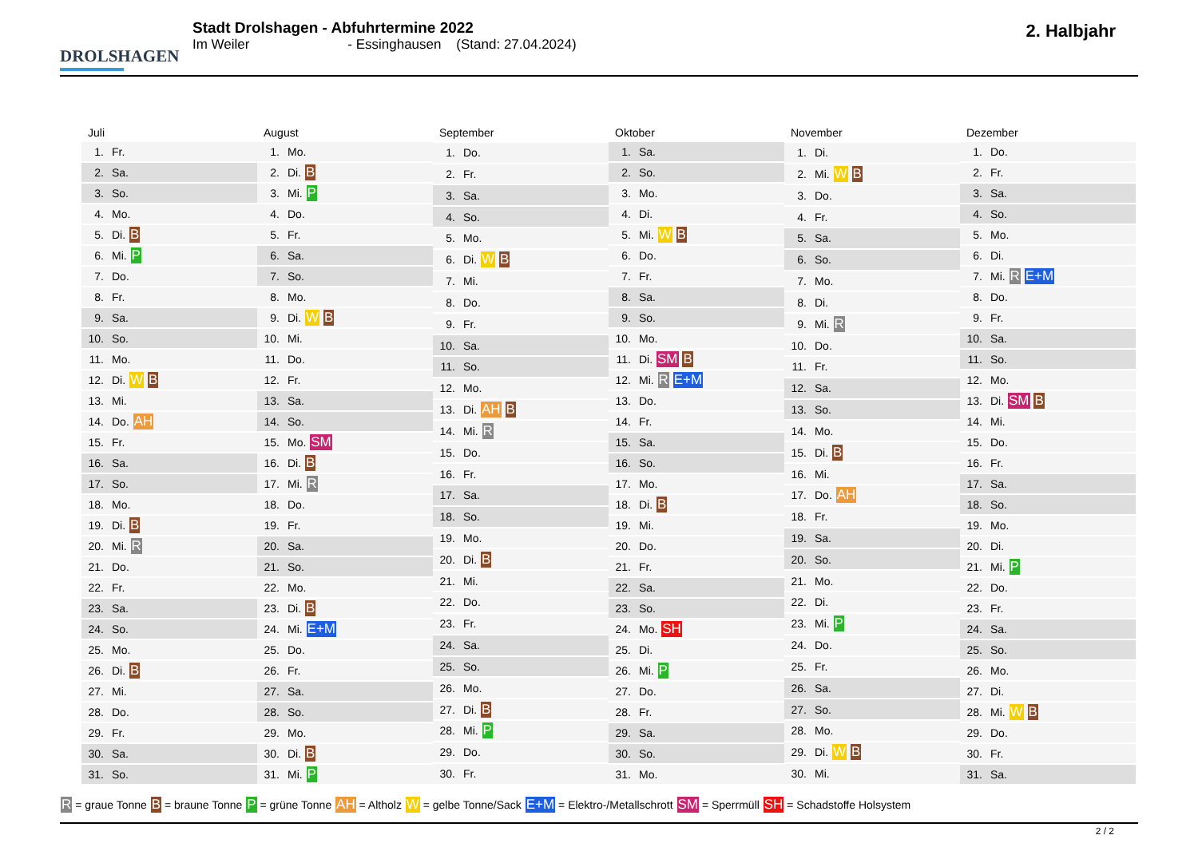DROLSHAGEN
Stadt Drolshagen - Abfuhrtermine 2022
Im Weiler - Essinghausen (Stand: 27.04.2024)
2. Halbjahr
| Juli | |
| --- | --- |
| 1. | Fr. |
| 2. | Sa. |
| 3. | So. |
| 4. | Mo. |
| 5. | Di. B |
| 6. | Mi. P |
| 7. | Do. |
| 8. | Fr. |
| 9. | Sa. |
| 10. | So. |
| 11. | Mo. |
| 12. | Di. W B |
| 13. | Mi. |
| 14. | Do. AH |
| 15. | Fr. |
| 16. | Sa. |
| 17. | So. |
| 18. | Mo. |
| 19. | Di. B |
| 20. | Mi. R |
| 21. | Do. |
| 22. | Fr. |
| 23. | Sa. |
| 24. | So. |
| 25. | Mo. |
| 26. | Di. B |
| 27. | Mi. |
| 28. | Do. |
| 29. | Fr. |
| 30. | Sa. |
| 31. | So. |
| August | |
| --- | --- |
| 1. | Mo. |
| 2. | Di. B |
| 3. | Mi. P |
| 4. | Do. |
| 5. | Fr. |
| 6. | Sa. |
| 7. | So. |
| 8. | Mo. |
| 9. | Di. W B |
| 10. | Mi. |
| 11. | Do. |
| 12. | Fr. |
| 13. | Sa. |
| 14. | So. |
| 15. | Mo. SM |
| 16. | Di. B |
| 17. | Mi. R |
| 18. | Do. |
| 19. | Fr. |
| 20. | Sa. |
| 21. | So. |
| 22. | Mo. |
| 23. | Di. B |
| 24. | Mi. E+M |
| 25. | Do. |
| 26. | Fr. |
| 27. | Sa. |
| 28. | So. |
| 29. | Mo. |
| 30. | Di. B |
| 31. | Mi. P |
| September | |
| --- | --- |
| 1. | Do. |
| 2. | Fr. |
| 3. | Sa. |
| 4. | So. |
| 5. | Mo. |
| 6. | Di. W B |
| 7. | Mi. |
| 8. | Do. |
| 9. | Fr. |
| 10. | Sa. |
| 11. | So. |
| 12. | Mo. |
| 13. | Di. AH B |
| 14. | Mi. R |
| 15. | Do. |
| 16. | Fr. |
| 17. | Sa. |
| 18. | So. |
| 19. | Mo. |
| 20. | Di. B |
| 21. | Mi. |
| 22. | Do. |
| 23. | Fr. |
| 24. | Sa. |
| 25. | So. |
| 26. | Mo. |
| 27. | Di. B |
| 28. | Mi. P |
| 29. | Do. |
| 30. | Fr. |
| Oktober | |
| --- | --- |
| 1. | Sa. |
| 2. | So. |
| 3. | Mo. |
| 4. | Di. |
| 5. | Mi. W B |
| 6. | Do. |
| 7. | Fr. |
| 8. | Sa. |
| 9. | So. |
| 10. | Mo. |
| 11. | Di. SM B |
| 12. | Mi. R E+M |
| 13. | Do. |
| 14. | Fr. |
| 15. | Sa. |
| 16. | So. |
| 17. | Mo. |
| 18. | Di. B |
| 19. | Mi. |
| 20. | Do. |
| 21. | Fr. |
| 22. | Sa. |
| 23. | So. |
| 24. | Mo. SH |
| 25. | Di. |
| 26. | Mi. P |
| 27. | Do. |
| 28. | Fr. |
| 29. | Sa. |
| 30. | So. |
| 31. | Mo. |
| November | |
| --- | --- |
| 1. | Di. |
| 2. | Mi. W B |
| 3. | Do. |
| 4. | Fr. |
| 5. | Sa. |
| 6. | So. |
| 7. | Mo. |
| 8. | Di. |
| 9. | Mi. R |
| 10. | Do. |
| 11. | Fr. |
| 12. | Sa. |
| 13. | So. |
| 14. | Mo. |
| 15. | Di. B |
| 16. | Mi. |
| 17. | Do. AH |
| 18. | Fr. |
| 19. | Sa. |
| 20. | So. |
| 21. | Mo. |
| 22. | Di. |
| 23. | Mi. P |
| 24. | Do. |
| 25. | Fr. |
| 26. | Sa. |
| 27. | So. |
| 28. | Mo. |
| 29. | Di. W B |
| 30. | Mi. |
| Dezember | |
| --- | --- |
| 1. | Do. |
| 2. | Fr. |
| 3. | Sa. |
| 4. | So. |
| 5. | Mo. |
| 6. | Di. |
| 7. | Mi. R E+M |
| 8. | Do. |
| 9. | Fr. |
| 10. | Sa. |
| 11. | So. |
| 12. | Mo. |
| 13. | Di. SM B |
| 14. | Mi. |
| 15. | Do. |
| 16. | Fr. |
| 17. | Sa. |
| 18. | So. |
| 19. | Mo. |
| 20. | Di. |
| 21. | Mi. P |
| 22. | Do. |
| 23. | Fr. |
| 24. | Sa. |
| 25. | So. |
| 26. | Mo. |
| 27. | Di. |
| 28. | Mi. W B |
| 29. | Do. |
| 30. | Fr. |
| 31. | Sa. |
R = graue Tonne B = braune Tonne P = grüne Tonne AH = Altholz W = gelbe Tonne/Sack E+M = Elektro-/Metallschrott SM = Sperrmüll SH = Schadstoffe Holsystem
2 / 2